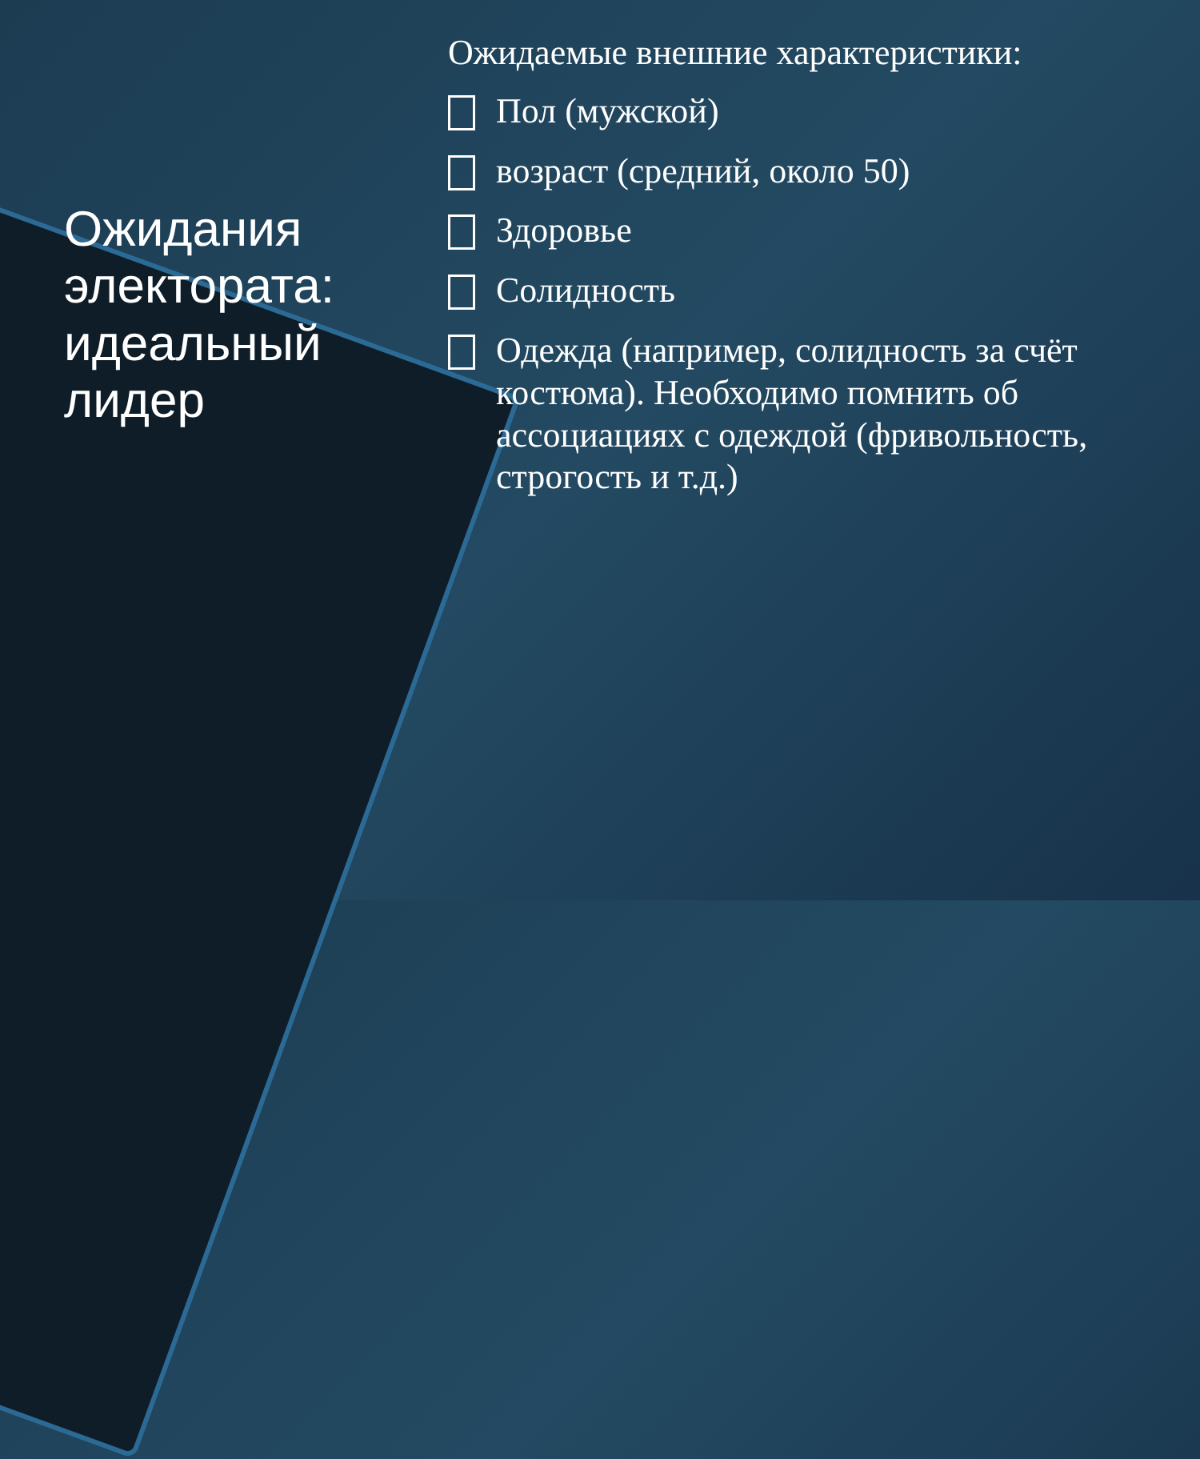Ожидания электората: идеальный лидер
Ожидаемые внешние характеристики:
Пол (мужской)
возраст (средний, около 50)
Здоровье
Солидность
Одежда (например, солидность за счёт костюма). Необходимо помнить об ассоциациях с одеждой (фривольность, строгость и т.д.)